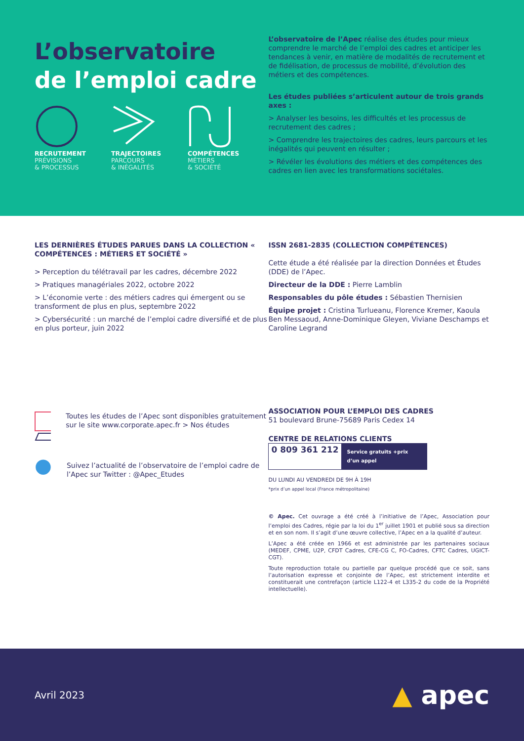L’observatoire
de l’emploi cadre
RECRUTEMENT
PRÉVISIONS
& PROCESSUS
TRAJECTOIRES
PARCOURS
& INÉGALITÉS
COMPÉTENCES
MÉTIERS
& SOCIÉTÉ
L’observatoire de l’Apec réalise des études pour mieux comprendre le marché de l’emploi des cadres et anticiper les tendances à venir, en matière de modalités de recrutement et de fidélisation, de processus de mobilité, d’évolution des métiers et des compétences.
Les études publiées s’articulent autour de trois grands axes :
> Analyser les besoins, les difficultés et les processus de recrutement des cadres ;
> Comprendre les trajectoires des cadres, leurs parcours et les inégalités qui peuvent en résulter ;
> Révéler les évolutions des métiers et des compétences des cadres en lien avec les transformations sociétales.
LES DERNIÈRES ÉTUDES PARUES DANS LA COLLECTION « COMPÉTENCES : MÉTIERS ET SOCIÉTÉ »
> Perception du télétravail par les cadres, décembre 2022
> Pratiques managériales 2022, octobre 2022
> L’économie verte : des métiers cadres qui émergent ou se transforment de plus en plus, septembre 2022
> Cybersécurité : un marché de l’emploi cadre diversifié et de plus en plus porteur, juin 2022
Toutes les études de l’Apec sont disponibles gratuitement sur le site www.corporate.apec.fr > Nos études
●
Suivez l’actualité de l’observatoire de l’emploi cadre de l’Apec sur Twitter : @Apec_Etudes
ISSN 2681-2835 (COLLECTION COMPÉTENCES)
Cette étude a été réalisée par la direction Données et Études (DDE) de l’Apec.
Directeur de la DDE : Pierre Lamblin
Responsables du pôle études : Sébastien Thernisien
Équipe projet : Cristina Turlueanu, Florence Kremer, Kaoula Ben Messaoud, Anne-Dominique Gleyen, Viviane Deschamps et Caroline Legrand
ASSOCIATION POUR L’EMPLOI DES CADRES
51 boulevard Brune-75689 Paris Cedex 14
CENTRE DE RELATIONS CLIENTS
0 809 361 212 Service gratuits +prix d’un appel
DU LUNDI AU VENDREDI DE 9H À 19H
*prix d’un appel local (France métropolitaine)
© Apec. Cet ouvrage a été créé à l’initiative de l’Apec, Association pour l’emploi des Cadres, régie par la loi du 1<sup>er</sup> juillet 1901 et publié sous sa direction et en son nom. Il s’agit d’une œuvre collective, l’Apec en a la qualité d’auteur.
L’Apec a été créée en 1966 et est administrée par les partenaires sociaux (MEDEF, CPME, U2P, CFDT Cadres, CFE-CG C, FO-Cadres, CFTC Cadres, UGICT-CGT).
Toute reproduction totale ou partielle par quelque procédé que ce soit, sans l’autorisation expresse et conjointe de l’Apec, est strictement interdite et constituerait une contrefaçon (article L122-4 et L335-2 du code de la Propriété intellectuelle).
Avril 2023
▲ apec